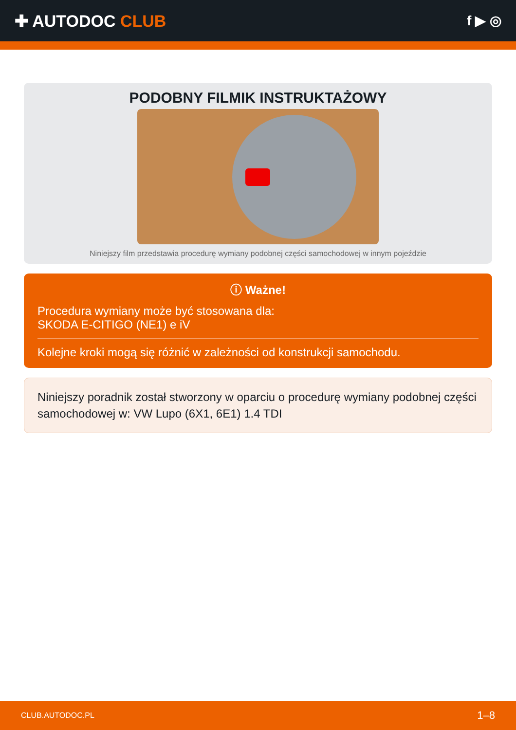✚ AUTODOC CLUB
f ▶ ◎
PODOBNY FILMIK INSTRUKTAŻOWY
Niniejszy film przedstawia procedurę wymiany podobnej części samochodowej w innym pojeździe
ⓘ Ważne!
Procedura wymiany może być stosowana dla:
SKODA E-CITIGO (NE1) e iV
Kolejne kroki mogą się różnić w zależności od konstrukcji samochodu.
Niniejszy poradnik został stworzony w oparciu o procedurę wymiany podobnej części samochodowej w: VW Lupo (6X1, 6E1) 1.4 TDI
CLUB.AUTODOC.PL 1–8